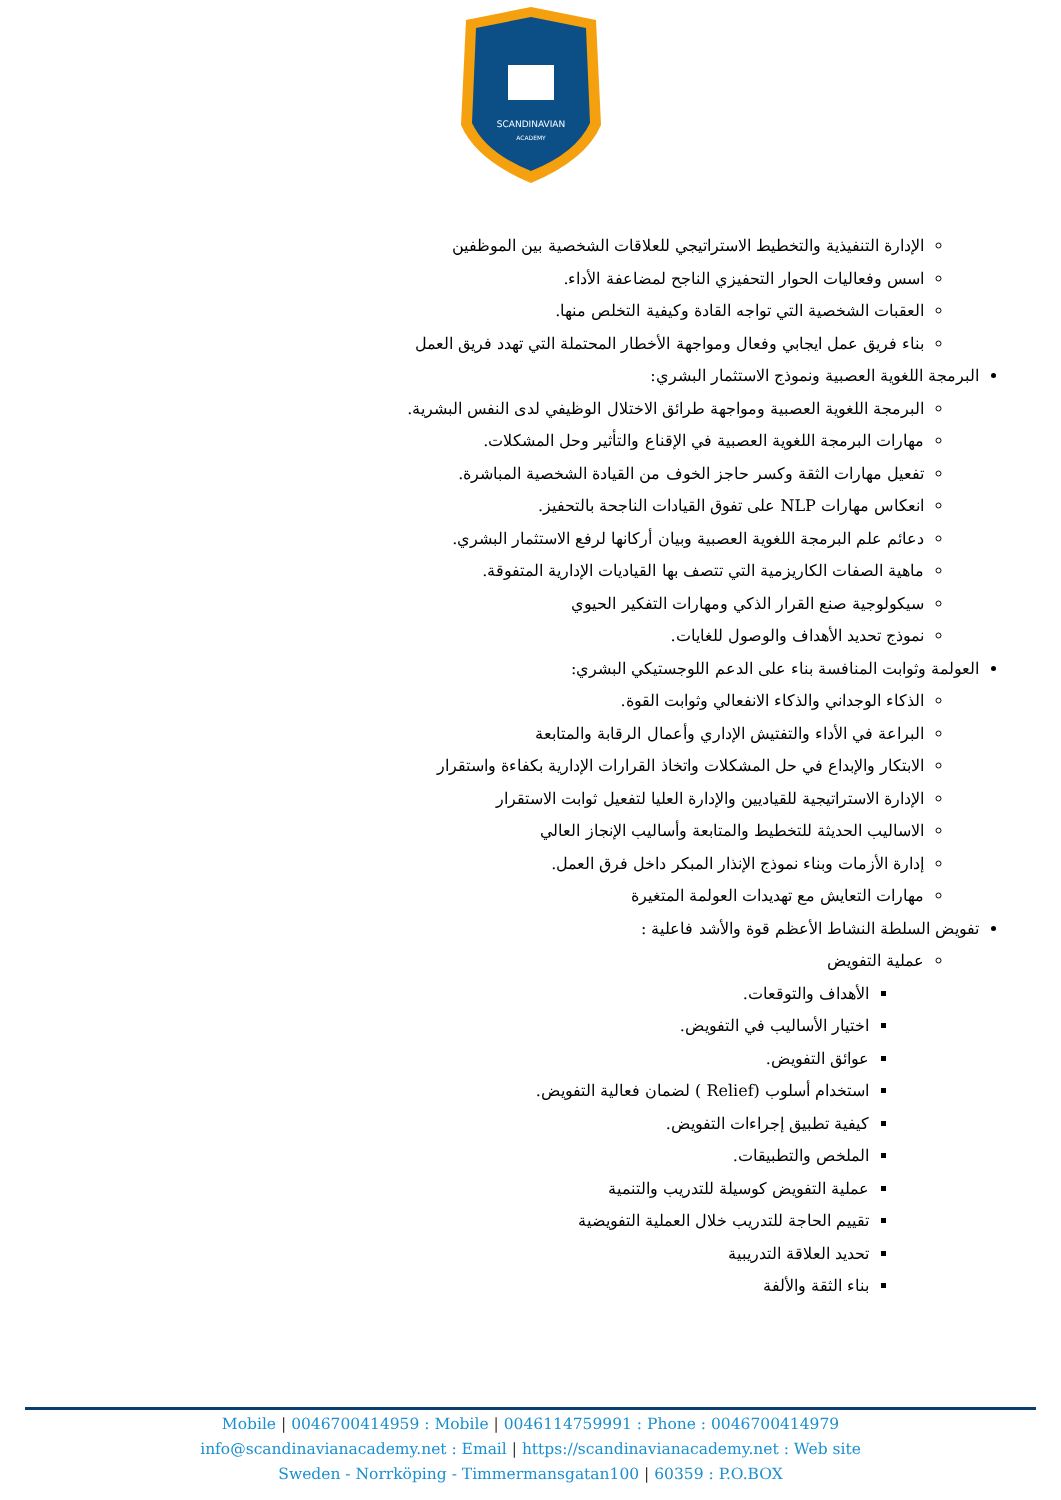SCANDINAVIAN
ACADEMY
الإدارة التنفيذية والتخطيط الاستراتيجي للعلاقات الشخصية بين الموظفين
اسس وفعاليات الحوار التحفيزي الناجح لمضاعفة الأداء.
العقبات الشخصية التي تواجه القادة وكيفية التخلص منها.
بناء فريق عمل ايجابي وفعال ومواجهة الأخطار المحتملة التي تهدد فريق العمل
البرمجة اللغوية العصبية ونموذج الاستثمار البشري:
البرمجة اللغوية العصبية ومواجهة طرائق الاختلال الوظيفي لدى النفس البشرية.
مهارات البرمجة اللغوية العصبية في الإقناع والتأثير وحل المشكلات.
تفعيل مهارات الثقة وكسر حاجز الخوف من القيادة الشخصية المباشرة.
انعكاس مهارات NLP على تفوق القيادات الناجحة بالتحفيز.
دعائم علم البرمجة اللغوية العصبية وبيان أركانها لرفع الاستثمار البشري.
ماهية الصفات الكاريزمية التي تتصف بها القياديات الإدارية المتفوقة.
سيكولوجية صنع القرار الذكي ومهارات التفكير الحيوي
نموذج تحديد الأهداف والوصول للغايات.
العولمة وثوابت المنافسة بناء على الدعم اللوجستيكي البشري:
الذكاء الوجداني والذكاء الانفعالي وثوابت القوة.
البراعة في الأداء والتفتيش الإداري وأعمال الرقابة والمتابعة
الابتكار والإبداع في حل المشكلات واتخاذ القرارات الإدارية بكفاءة واستقرار
الإدارة الاستراتيجية للقياديين والإدارة العليا لتفعيل ثوابت الاستقرار
الاساليب الحديثة للتخطيط والمتابعة وأساليب الإنجاز العالي
إدارة الأزمات وبناء نموذج الإنذار المبكر داخل فرق العمل.
مهارات التعايش مع تهديدات العولمة المتغيرة
تفويض السلطة النشاط الأعظم قوة والأشد فاعلية :
عملية التفويض
الأهداف والتوقعات.
اختيار الأساليب في التفويض.
عوائق التفويض.
استخدام أسلوب (Relief ) لضمان فعالية التفويض.
كيفية تطبيق إجراءات التفويض.
الملخص والتطبيقات.
عملية التفويض كوسيلة للتدريب والتنمية
تقييم الحاجة للتدريب خلال العملية التفويضية
تحديد العلاقة التدريبية
بناء الثقة والألفة
Mobile | 0046700414959 : Mobile | 0046114759991 : Phone : 0046700414979
info@scandinavianacademy.net : Email | https://scandinavianacademy.net : Web site
Sweden - Norrköping - Timmermansgatan100 | 60359 : P.O.BOX